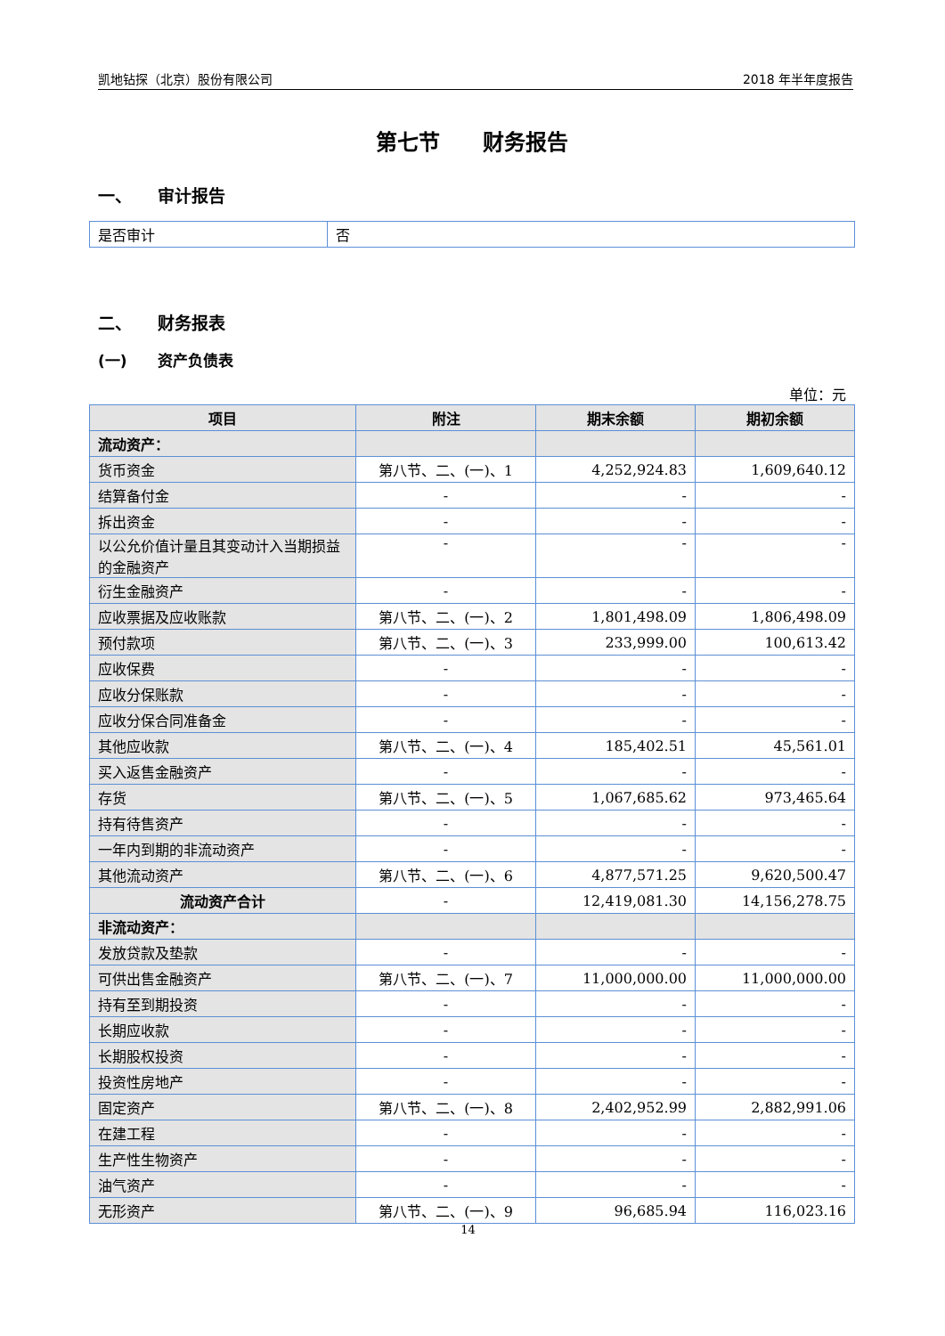凯地钻探（北京）股份有限公司 2018 年半年度报告
第七节　　财务报告
一、　　审计报告
| 是否审计 | 否 |
二、　　财务报表
(一)　　资产负债表
单位：元
| 项目 | 附注 | 期末余额 | 期初余额 |
| --- | --- | --- | --- |
| 流动资产： | | | |
| 货币资金 | 第八节、二、(一)、1 | 4,252,924.83 | 1,609,640.12 |
| 结算备付金 | - | - | - |
| 拆出资金 | - | - | - |
| 以公允价值计量且其变动计入当期损益的金融资产 | - | - | - |
| 衍生金融资产 | - | - | - |
| 应收票据及应收账款 | 第八节、二、(一)、2 | 1,801,498.09 | 1,806,498.09 |
| 预付款项 | 第八节、二、(一)、3 | 233,999.00 | 100,613.42 |
| 应收保费 | - | - | - |
| 应收分保账款 | - | - | - |
| 应收分保合同准备金 | - | - | - |
| 其他应收款 | 第八节、二、(一)、4 | 185,402.51 | 45,561.01 |
| 买入返售金融资产 | - | - | - |
| 存货 | 第八节、二、(一)、5 | 1,067,685.62 | 973,465.64 |
| 持有待售资产 | - | - | - |
| 一年内到期的非流动资产 | - | - | - |
| 其他流动资产 | 第八节、二、(一)、6 | 4,877,571.25 | 9,620,500.47 |
| 流动资产合计 | - | 12,419,081.30 | 14,156,278.75 |
| 非流动资产： | | | |
| 发放贷款及垫款 | - | - | - |
| 可供出售金融资产 | 第八节、二、(一)、7 | 11,000,000.00 | 11,000,000.00 |
| 持有至到期投资 | - | - | - |
| 长期应收款 | - | - | - |
| 长期股权投资 | - | - | - |
| 投资性房地产 | - | - | - |
| 固定资产 | 第八节、二、(一)、8 | 2,402,952.99 | 2,882,991.06 |
| 在建工程 | - | - | - |
| 生产性生物资产 | - | - | - |
| 油气资产 | - | - | - |
| 无形资产 | 第八节、二、(一)、9 | 96,685.94 | 116,023.16 |
14